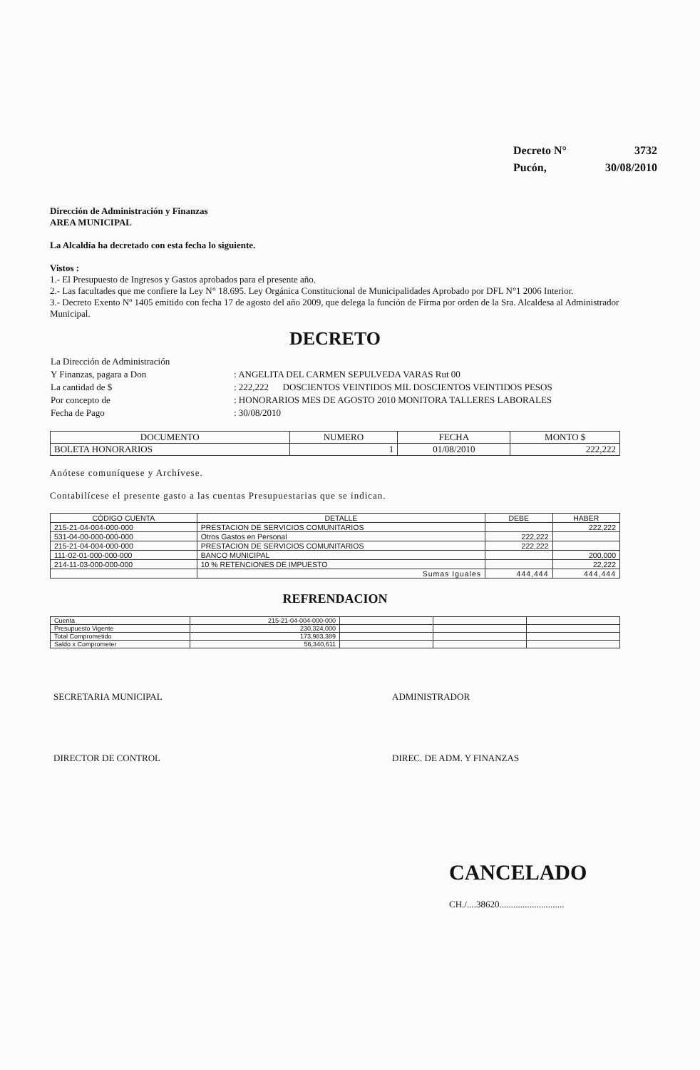| Decreto N° | 3732 |
| Pucón, | 30/08/2010 |
Dirección de Administración y Finanzas
AREA MUNICIPAL
La Alcaldía ha decretado con esta fecha lo siguiente.
Vistos :
1.- El Presupuesto de Ingresos y Gastos aprobados para el presente año.
2.- Las facultades que me confiere la Ley N° 18.695. Ley Orgánica Constitucional de Municipalidades Aprobado por DFL N°1 2006 Interior.
3.- Decreto Exento Nº 1405 emitido con fecha 17 de agosto del año 2009, que delega la función de Firma por orden de la Sra. Alcaldesa al Administrador Municipal.
DECRETO
| La Dirección de Administración | |
| Y Finanzas, pagara a Don | : ANGELITA DEL CARMEN SEPULVEDA VARAS Rut 00 |
| La cantidad de $ | : 222,222 DOSCIENTOS VEINTIDOS MIL DOSCIENTOS VEINTIDOS PESOS |
| Por concepto de | : HONORARIOS MES DE AGOSTO 2010 MONITORA TALLERES LABORALES |
| Fecha de Pago | : 30/08/2010 |
| DOCUMENTO | NUMERO | FECHA | MONTO $ |
| --- | --- | --- | --- |
| BOLETA HONORARIOS | 1 | 01/08/2010 | 222,222 |
Anótese comuníquese y Archívese.
Contabilícese el presente gasto a las cuentas Presupuestarias que se indican.
| CÓDIGO CUENTA | DETALLE | DEBE | HABER |
| --- | --- | --- | --- |
| 215-21-04-004-000-000 | PRESTACION DE SERVICIOS COMUNITARIOS | | 222,222 |
| 531-04-00-000-000-000 | Otros Gastos en Personal | 222,222 | |
| 215-21-04-004-000-000 | PRESTACION DE SERVICIOS COMUNITARIOS | 222,222 | |
| 111-02-01-000-000-000 | BANCO MUNICIPAL | | 200,000 |
| 214-11-03-000-000-000 | 10 % RETENCIONES DE IMPUESTO | | 22,222 |
| | Sumas Iguales | 444,444 | 444,444 |
REFRENDACION
| Cuenta | 215-21-04-004-000-000 | | | |
| Presupuesto Vigente | 230,324,000 | | | |
| Total Comprometido | 173,983,389 | | | |
| Saldo x Comprometer | 56,340,611 | | | |
SECRETARIA MUNICIPAL ADMINISTRADOR
DIRECTOR DE CONTROL DIREC. DE ADM. Y FINANZAS
CANCELADO
CH./....38620............................